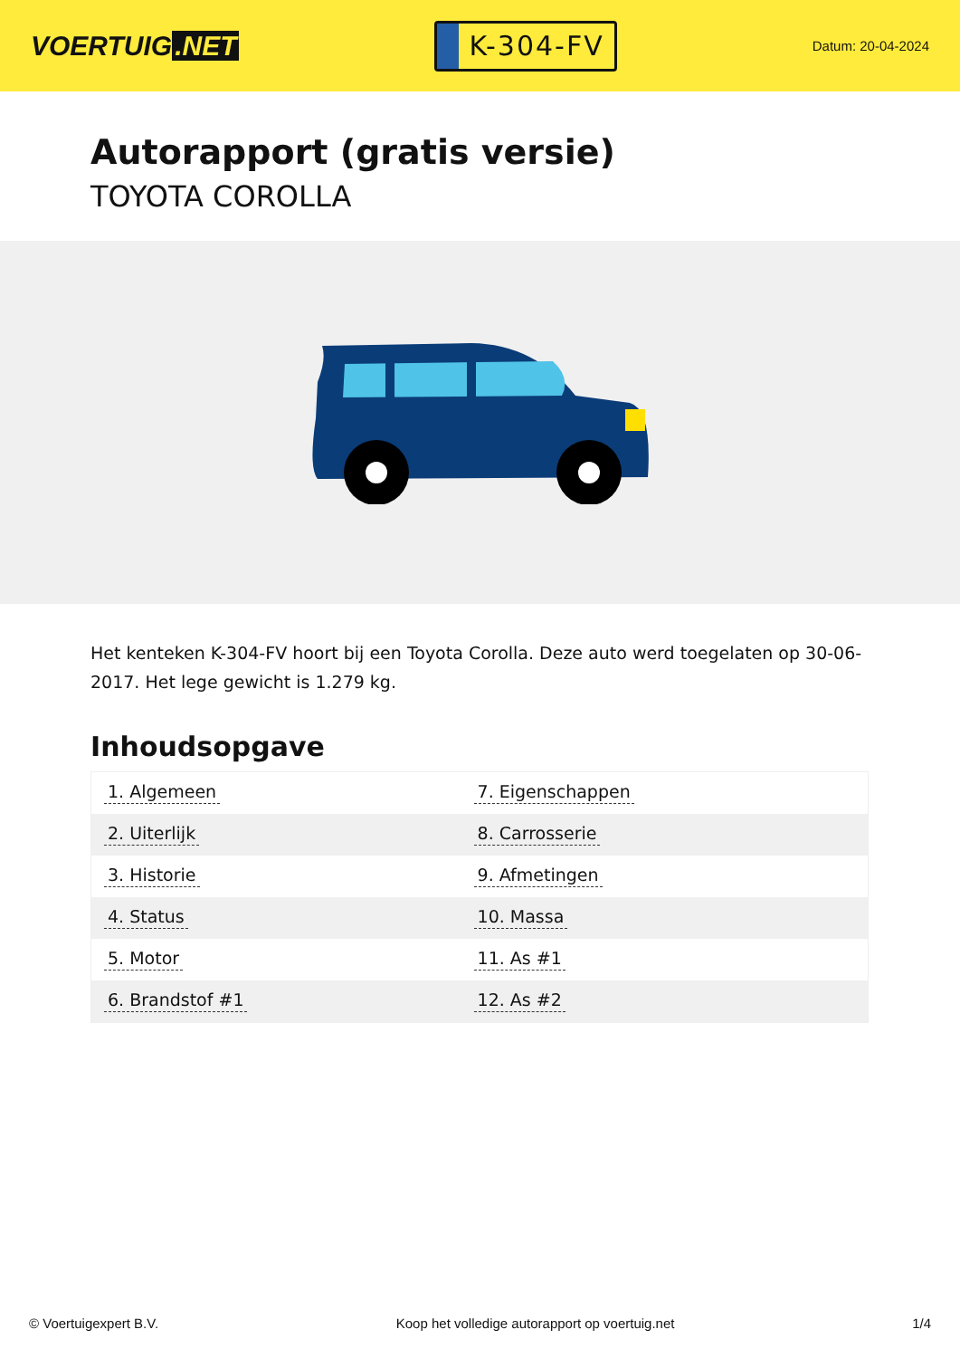VOERTUIG.NET
K-304-FV
Datum: 20-04-2024
Autorapport (gratis versie)
TOYOTA COROLLA
Het kenteken K-304-FV hoort bij een Toyota Corolla. Deze auto werd toegelaten op 30-06-2017. Het lege gewicht is 1.279 kg.
Inhoudsopgave
| 1. Algemeen | 7. Eigenschappen |
| 2. Uiterlijk | 8. Carrosserie |
| 3. Historie | 9. Afmetingen |
| 4. Status | 10. Massa |
| 5. Motor | 11. As #1 |
| 6. Brandstof #1 | 12. As #2 |
© Voertuigexpert B.V. Koop het volledige autorapport op voertuig.net 1/4